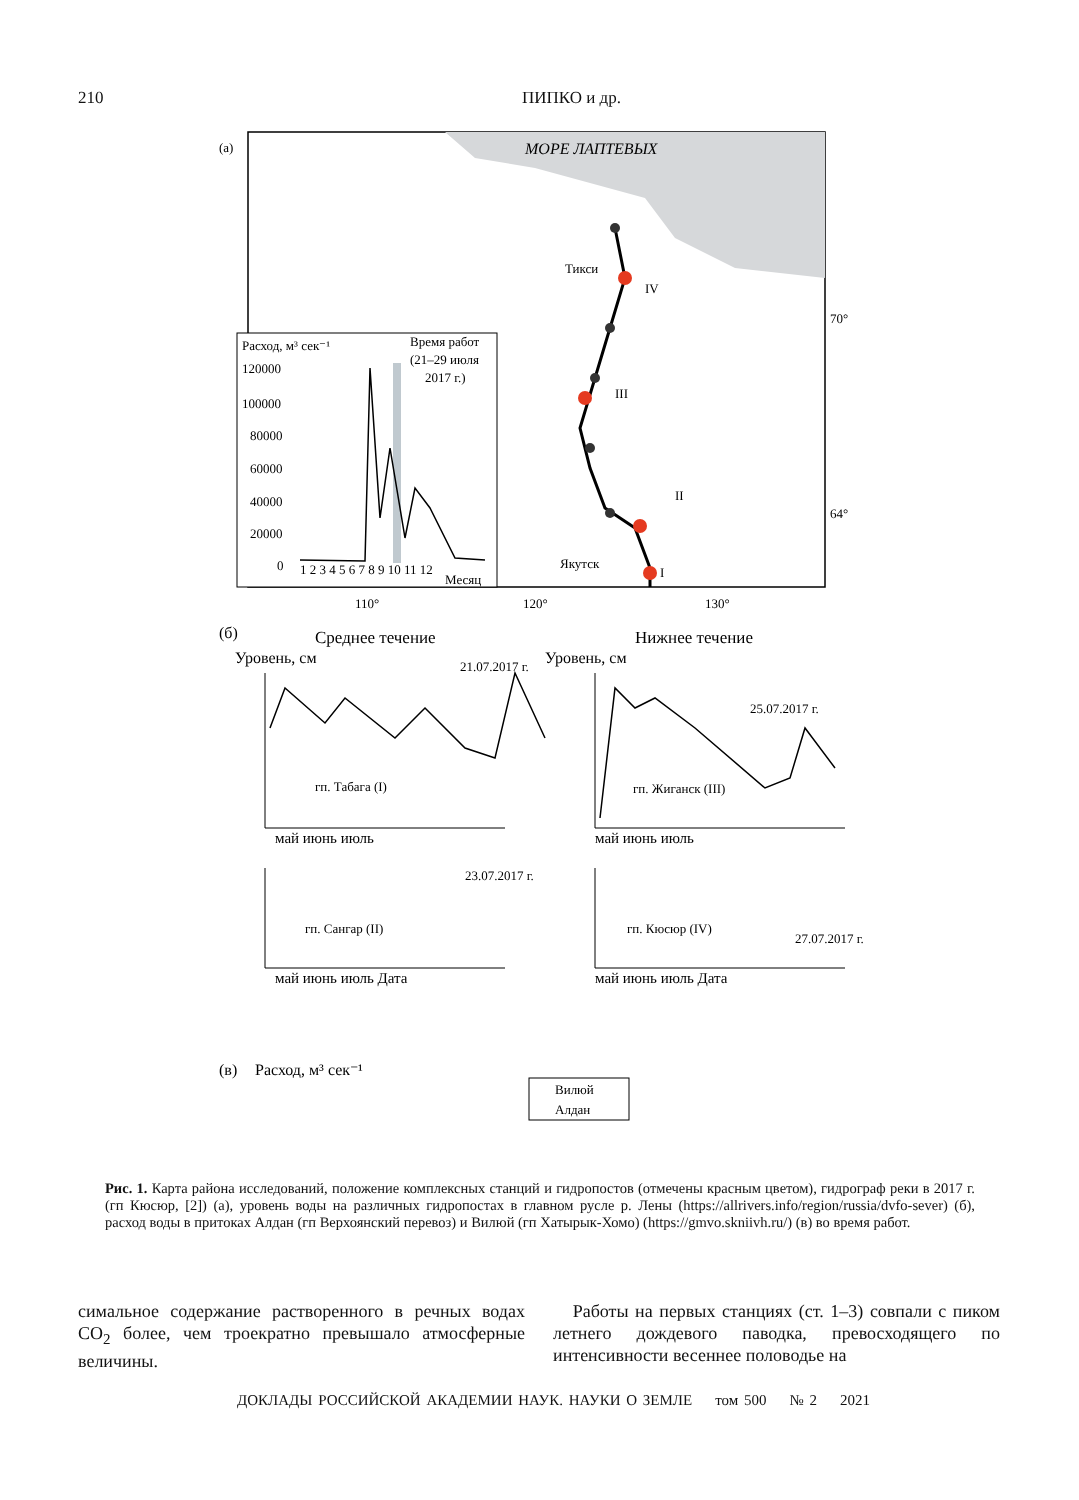210 ПИПКО и др.
(а)
МОРЕ ЛАПТЕВЫХ
Тикси
Якутск
IV
III
II
I
70°
64°
110°
120°
130°
Расход, м³ сек⁻¹
Время работ
(21–29 июля
2017 г.)
120000
100000
80000
60000
40000
20000
0
1 2 3 4 5 6 7 8 9 10 11 12
Месяц
(б)
Среднее течение
Нижнее течение
Уровень, см
Уровень, см
гп. Табага (I)
гп. Жиганск (III)
гп. Сангар (II)
гп. Кюсюр (IV)
21.07.2017 г.
25.07.2017 г.
23.07.2017 г.
27.07.2017 г.
май июнь июль
май июнь июль
май июнь июль Дата
май июнь июль Дата
(в)
Расход, м³ сек⁻¹
Вилюй
Алдан
Рис. 1. Карта района исследований, положение комплексных станций и гидропостов (отмечены красным цветом), гидрограф реки в 2017 г. (гп Кюсюр, [2]) (а), уровень воды на различных гидропостах в главном русле р. Лены (https://allrivers.info/region/russia/dvfo-sever) (б), расход воды в притоках Алдан (гп Верхоянский перевоз) и Вилюй (гп Хатырык-Хомо) (https://gmvo.skniivh.ru/) (в) во время работ.
симальное содержание растворенного в речных водах CO<sub>2</sub> более, чем троекратно превышало атмосферные величины.
Работы на первых станциях (ст. 1–3) совпали с пиком летнего дождевого паводка, превосходящего по интенсивности весеннее половодье на
ДОКЛАДЫ РОССИЙСКОЙ АКАДЕМИИ НАУК. НАУКИ О ЗЕМЛЕ том 500 № 2 2021